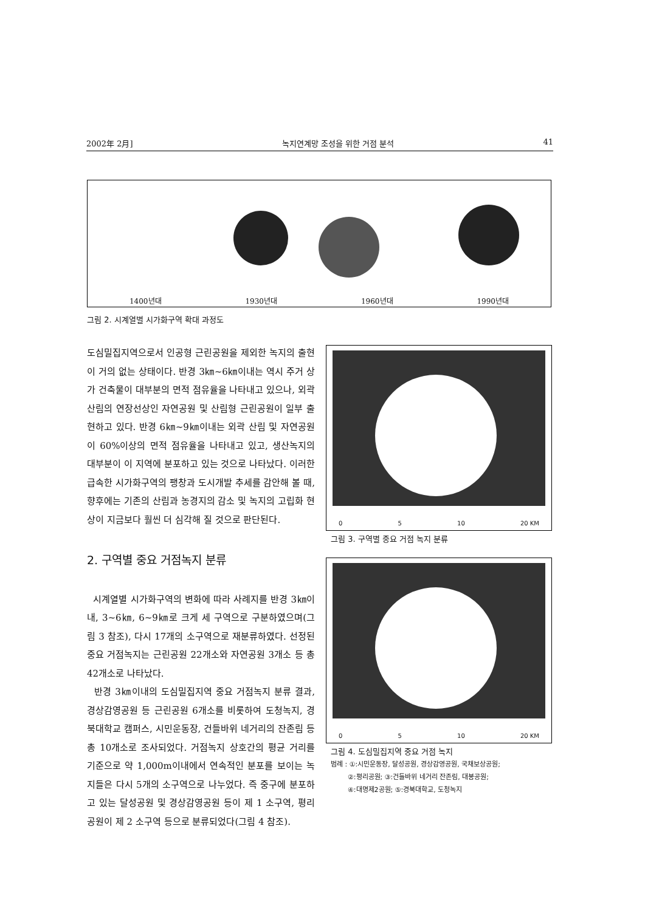2002年 2月] 녹지연계망 조성을 위한 거점 분석 41
1400년대 1930년대 1960년대 1990년대
그림 2. 시계열별 시가화구역 확대 과정도
도심밀집지역으로서 인공형 근린공원을 제외한 녹지의 출현이 거의 없는 상태이다. 반경 3㎞~6㎞이내는 역시 주거 상가 건축물이 대부분의 면적 점유율을 나타내고 있으나, 외곽 산림의 연장선상인 자연공원 및 산림형 근린공원이 일부 출현하고 있다. 반경 6㎞~9㎞이내는 외곽 산림 및 자연공원이 60%이상의 면적 점유율을 나타내고 있고, 생산녹지의 대부분이 이 지역에 분포하고 있는 것으로 나타났다. 이러한 급속한 시가화구역의 팽창과 도시개발 추세를 감안해 볼 때, 향후에는 기존의 산림과 농경지의 감소 및 녹지의 고립화 현상이 지금보다 훨씬 더 심각해 질 것으로 판단된다.
2. 구역별 중요 거점녹지 분류
시계열별 시가화구역의 변화에 따라 사례지를 반경 3㎞이내, 3~6㎞, 6~9㎞로 크게 세 구역으로 구분하였으며(그림 3 참조), 다시 17개의 소구역으로 재분류하였다. 선정된 중요 거점녹지는 근린공원 22개소와 자연공원 3개소 등 총 42개소로 나타났다.
반경 3㎞이내의 도심밀집지역 중요 거점녹지 분류 결과, 경상감영공원 등 근린공원 6개소를 비롯하여 도청녹지, 경북대학교 캠퍼스, 시민운동장, 건들바위 네거리의 잔존림 등 총 10개소로 조사되었다. 거점녹지 상호간의 평균 거리를 기준으로 약 1,000m이내에서 연속적인 분포를 보이는 녹지들은 다시 5개의 소구역으로 나누었다. 즉 중구에 분포하고 있는 달성공원 및 경상감영공원 등이 제 1 소구역, 평리공원이 제 2 소구역 등으로 분류되었다(그림 4 참조).
0 5 10 20 KM
그림 3. 구역별 중요 거점 녹지 분류
0 5 10 20 KM
그림 4. 도심밀집지역 중요 거점 녹지
범례 : ①:시민운동장, 달성공원, 경상감영공원, 국채보상공원;
②:평리공원; ③:건들바위 네거리 잔존림, 대봉공원;
④:대명제2공원; ⑤:경북대학교, 도청녹지